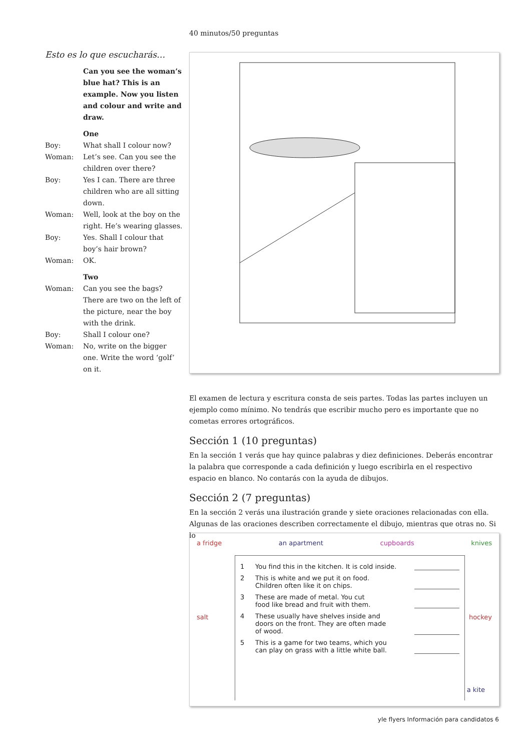40 minutos/50 preguntas
Esto es lo que escucharás…
Can you see the woman’s blue hat? This is an example. Now you listen and colour and write and draw.
One
Boy: What shall I colour now?
Woman: Let’s see. Can you see the children over there?
Boy: Yes I can. There are three children who are all sitting down.
Woman: Well, look at the boy on the right. He’s wearing glasses.
Boy: Yes. Shall I colour that boy’s hair brown?
Woman: OK.
Two
Woman: Can you see the bags? There are two on the left of the picture, near the boy with the drink.
Boy: Shall I colour one?
Woman: No, write on the bigger one. Write the word ‘golf’ on it.
El examen de lectura y escritura consta de seis partes. Todas las partes incluyen un ejemplo como mínimo. No tendrás que escribir mucho pero es importante que no cometas errores ortográficos.
Sección 1 (10 preguntas)
En la sección 1 verás que hay quince palabras y diez definiciones. Deberás encontrar la palabra que corresponde a cada definición y luego escribirla en el respectivo espacio en blanco. No contarás con la ayuda de dibujos.
Sección 2 (7 preguntas)
En la sección 2 verás una ilustración grande y siete oraciones relacionadas con ella. Algunas de las oraciones describen correctamente el dibujo, mientras que otras no. Si lo
a fridge an apartment cupboards knives
salt hockey
a kite
1 You find this in the kitchen. It is cold inside.
2 This is white and we put it on food.
Children often like it on chips.
3 These are made of metal. You cut
food like bread and fruit with them.
4 These usually have shelves inside and
doors on the front. They are often made
of wood.
5 This is a game for two teams, which you
can play on grass with a little white ball.
yle flyers Información para candidatos 6